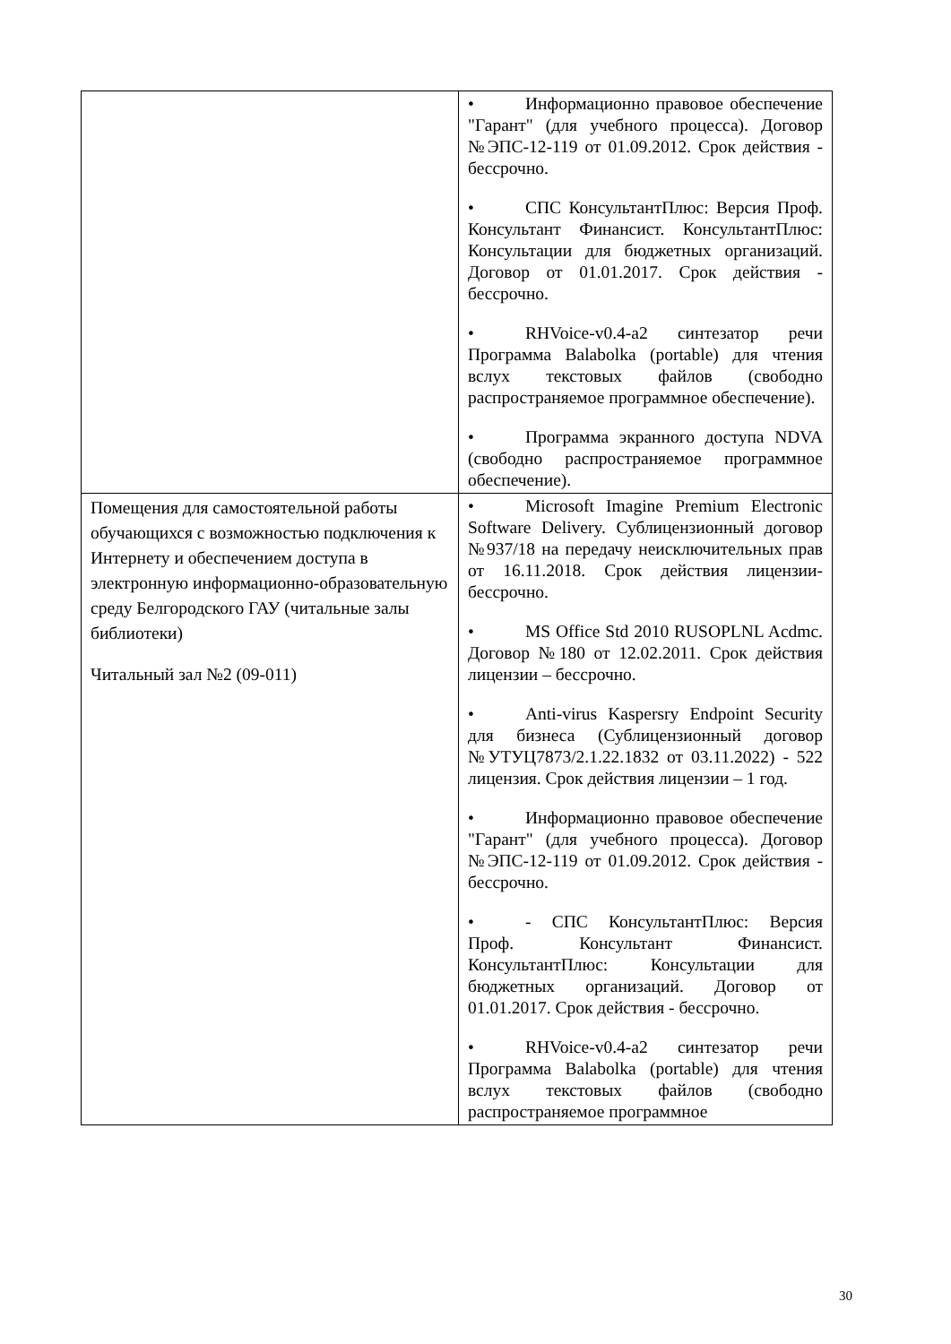| | • Информационно правовое обеспечение "Гарант" (для учебного процесса). Договор №ЭПС-12-119 от 01.09.2012. Срок действия - бессрочно. • СПС КонсультантПлюс: Версия Проф. Консультант Финансист. КонсультантПлюс: Консультации для бюджетных организаций. Договор от 01.01.2017. Срок действия - бессрочно. • RHVoice-v0.4-a2 синтезатор речи Программа Balabolka (portable) для чтения вслух текстовых файлов (свободно распространяемое программное обеспечение). • Программа экранного доступа NDVA (свободно распространяемое программное обеспечение). |
| Помещения для самостоятельной работы обучающихся с возможностью подключения к Интернету и обеспечением доступа в электронную информационно-образовательную среду Белгородского ГАУ (читальные залы библиотеки) Читальный зал №2 (09-011) | • Microsoft Imagine Premium Electronic Software Delivery. Сублицензионный договор №937/18 на передачу неисключительных прав от 16.11.2018. Срок действия лицензии-бессрочно. • MS Office Std 2010 RUSOPLNL Acdmc. Договор №180 от 12.02.2011. Срок действия лицензии – бессрочно. • Anti-virus Kaspersry Endpoint Security для бизнеса (Сублицензионный договор №УТУЦ7873/2.1.22.1832 от 03.11.2022) - 522 лицензия. Срок действия лицензии – 1 год. • Информационно правовое обеспечение "Гарант" (для учебного процесса). Договор №ЭПС-12-119 от 01.09.2012. Срок действия - бессрочно. • - СПС КонсультантПлюс: Версия Проф. Консультант Финансист. КонсультантПлюс: Консультации для бюджетных организаций. Договор от 01.01.2017. Срок действия - бессрочно. • RHVoice-v0.4-a2 синтезатор речи Программа Balabolka (portable) для чтения вслух текстовых файлов (свободно распространяемое программное |
30